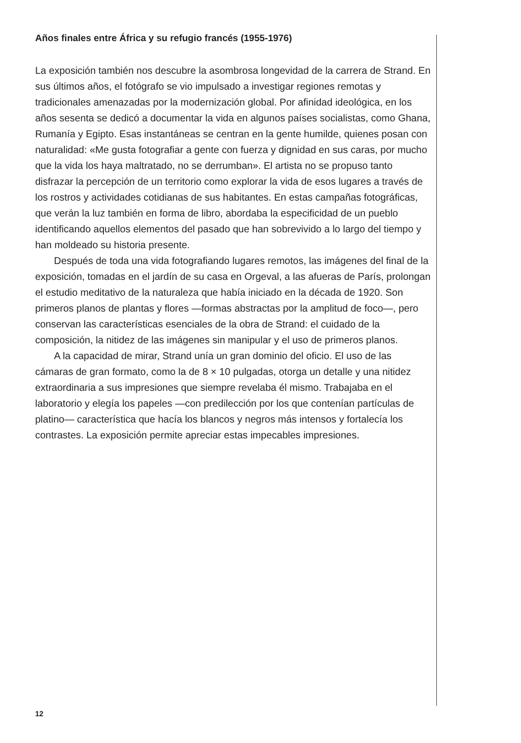Años finales entre África y su refugio francés (1955-1976)
La exposición también nos descubre la asombrosa longevidad de la carrera de Strand. En sus últimos años, el fotógrafo se vio impulsado a investigar regiones remotas y tradicionales amenazadas por la modernización global. Por afinidad ideológica, en los años sesenta se dedicó a documentar la vida en algunos países socialistas, como Ghana, Rumanía y Egipto. Esas instantáneas se centran en la gente humilde, quienes posan con naturalidad: «Me gusta fotografiar a gente con fuerza y dignidad en sus caras, por mucho que la vida los haya maltratado, no se derrumban». El artista no se propuso tanto disfrazar la percepción de un territorio como explorar la vida de esos lugares a través de los rostros y actividades cotidianas de sus habitantes. En estas campañas fotográficas, que verán la luz también en forma de libro, abordaba la especificidad de un pueblo identificando aquellos elementos del pasado que han sobrevivido a lo largo del tiempo y han moldeado su historia presente.
Después de toda una vida fotografiando lugares remotos, las imágenes del final de la exposición, tomadas en el jardín de su casa en Orgeval, a las afueras de París, prolongan el estudio meditativo de la naturaleza que había iniciado en la década de 1920. Son primeros planos de plantas y flores —formas abstractas por la amplitud de foco—, pero conservan las características esenciales de la obra de Strand: el cuidado de la composición, la nitidez de las imágenes sin manipular y el uso de primeros planos.
A la capacidad de mirar, Strand unía un gran dominio del oficio. El uso de las cámaras de gran formato, como la de 8 × 10 pulgadas, otorga un detalle y una nitidez extraordinaria a sus impresiones que siempre revelaba él mismo. Trabajaba en el laboratorio y elegía los papeles —con predilección por los que contenían partículas de platino— característica que hacía los blancos y negros más intensos y fortalecía los contrastes. La exposición permite apreciar estas impecables impresiones.
12